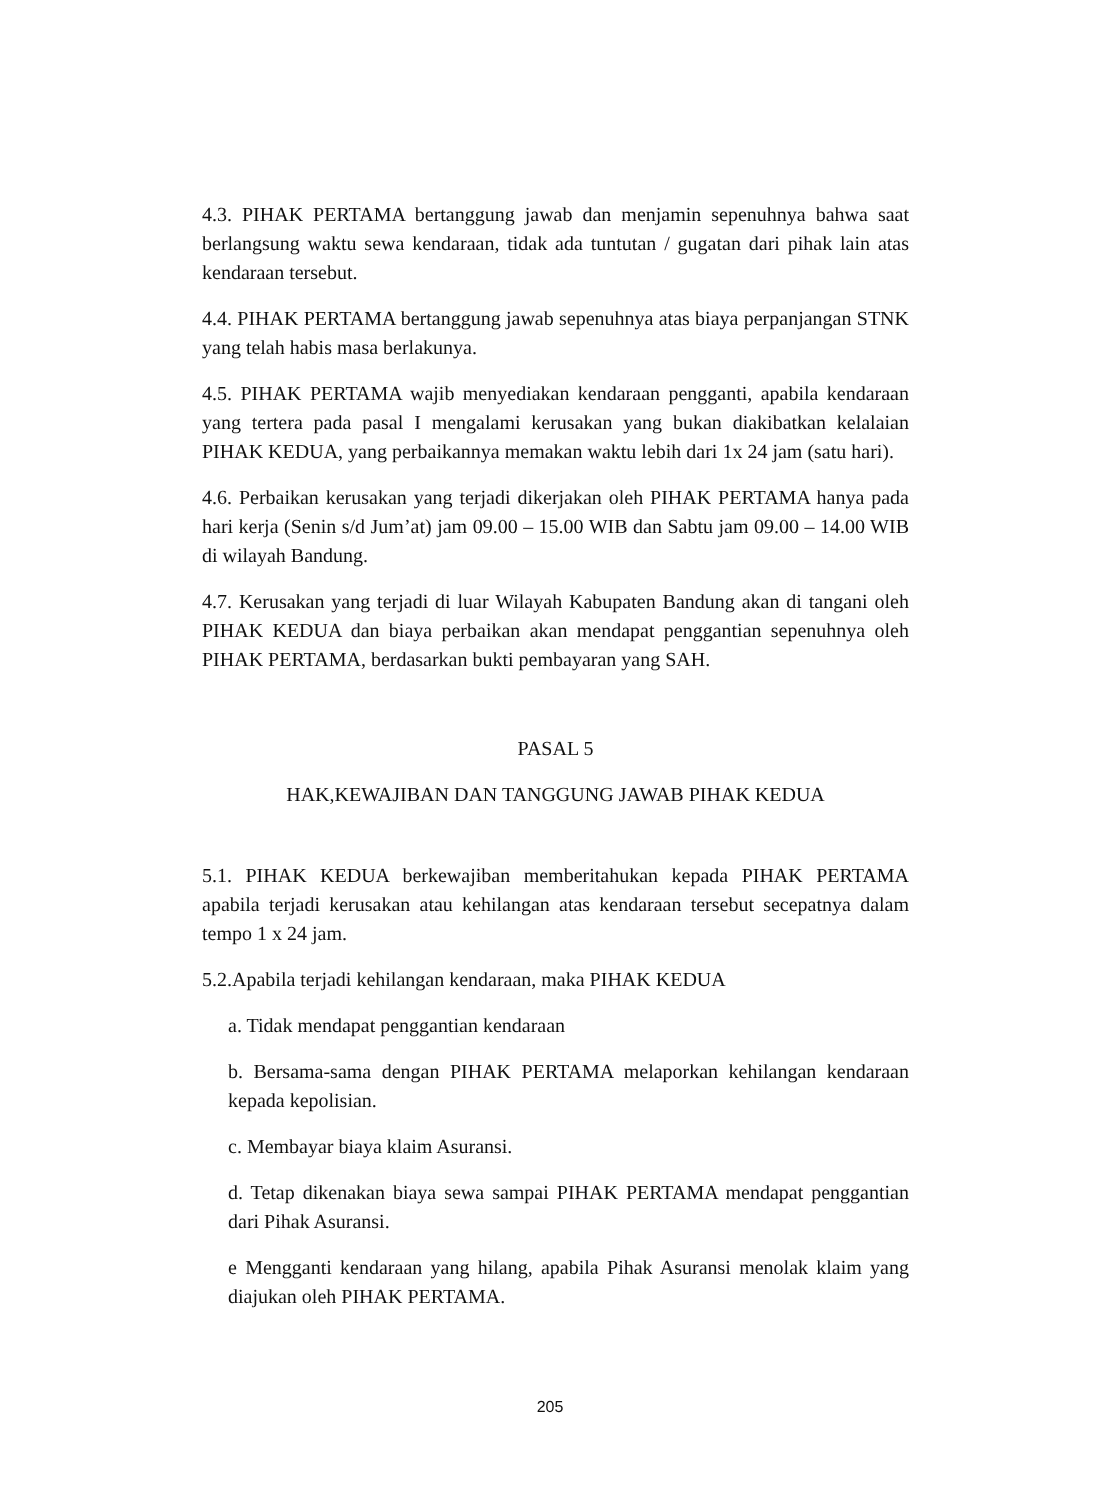4.3. PIHAK PERTAMA bertanggung jawab dan menjamin sepenuhnya bahwa saat berlangsung waktu sewa kendaraan, tidak ada tuntutan / gugatan dari pihak lain atas kendaraan tersebut.
4.4. PIHAK PERTAMA bertanggung jawab sepenuhnya atas biaya perpanjangan STNK yang telah habis masa berlakunya.
4.5. PIHAK PERTAMA wajib menyediakan kendaraan pengganti, apabila kendaraan yang tertera pada pasal I mengalami kerusakan yang bukan diakibatkan kelalaian PIHAK KEDUA, yang perbaikannya memakan waktu lebih dari 1x 24 jam (satu hari).
4.6. Perbaikan kerusakan yang terjadi dikerjakan oleh PIHAK PERTAMA hanya pada hari kerja (Senin s/d Jum’at) jam 09.00 – 15.00 WIB dan Sabtu jam 09.00 – 14.00 WIB di wilayah Bandung.
4.7. Kerusakan yang terjadi di luar Wilayah Kabupaten Bandung akan di tangani oleh PIHAK KEDUA dan biaya perbaikan akan mendapat penggantian sepenuhnya oleh PIHAK PERTAMA, berdasarkan bukti pembayaran yang SAH.
PASAL 5
HAK,KEWAJIBAN DAN TANGGUNG JAWAB PIHAK KEDUA
5.1. PIHAK KEDUA berkewajiban memberitahukan kepada PIHAK PERTAMA apabila terjadi kerusakan atau kehilangan atas kendaraan tersebut secepatnya dalam tempo 1 x 24 jam.
5.2.Apabila terjadi kehilangan kendaraan, maka PIHAK KEDUA
a. Tidak mendapat penggantian kendaraan
b. Bersama-sama dengan PIHAK PERTAMA melaporkan kehilangan kendaraan kepada kepolisian.
c. Membayar biaya klaim Asuransi.
d. Tetap dikenakan biaya sewa sampai PIHAK PERTAMA mendapat penggantian dari Pihak Asuransi.
e Mengganti kendaraan yang hilang, apabila Pihak Asuransi menolak klaim yang diajukan oleh PIHAK PERTAMA.
205